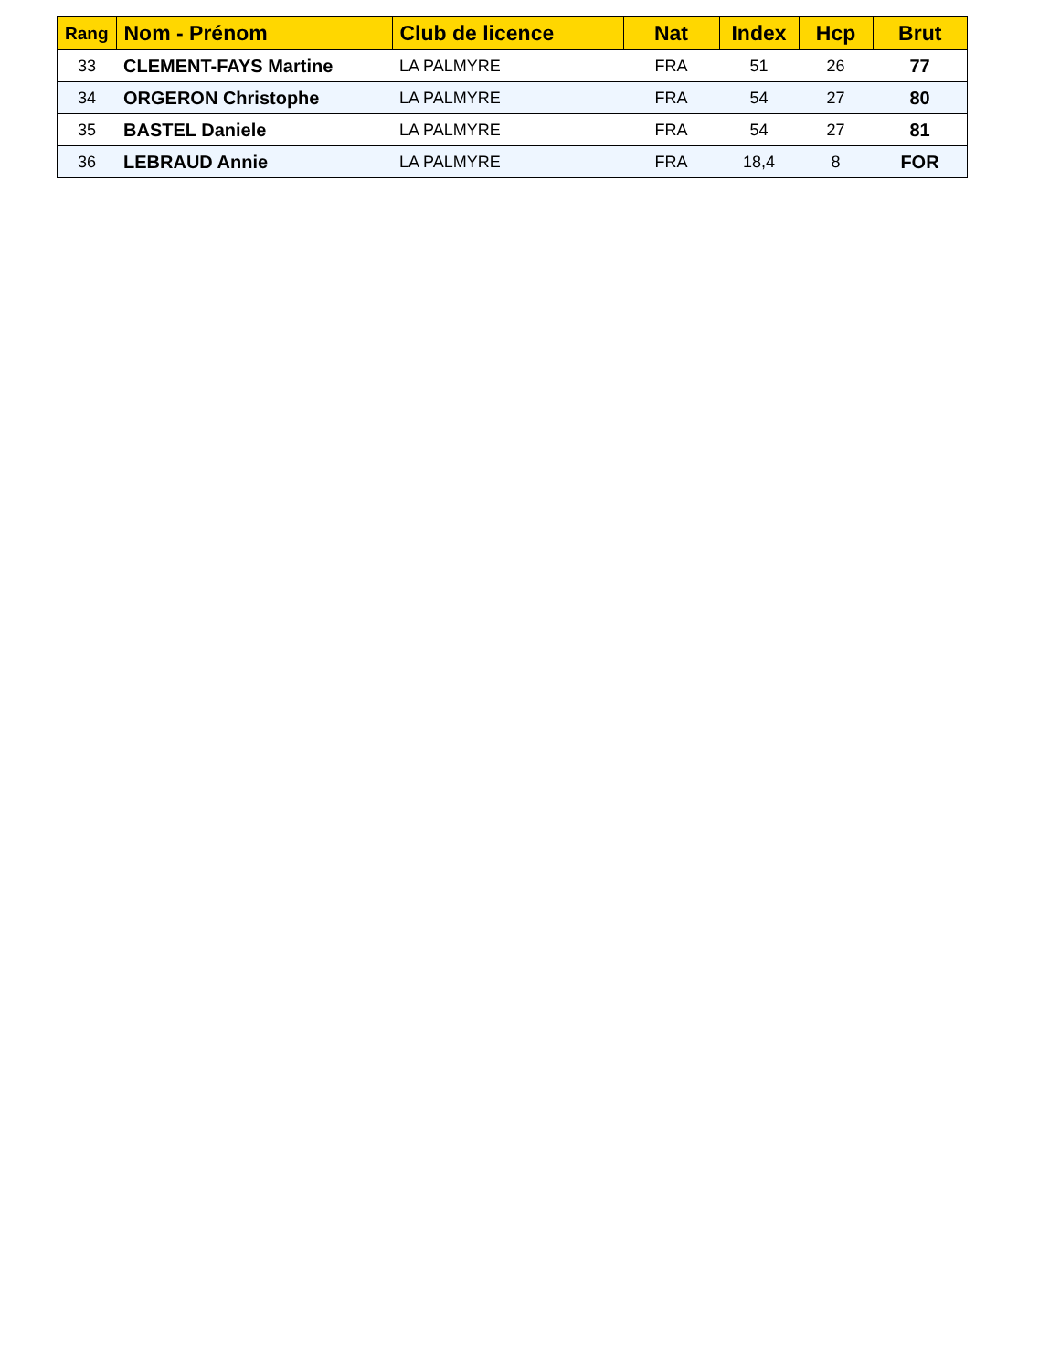| Rang | Nom - Prénom | Club de licence | Nat | Index | Hcp | Brut |
| --- | --- | --- | --- | --- | --- | --- |
| 33 | CLEMENT-FAYS Martine | LA PALMYRE | FRA | 51 | 26 | 77 |
| 34 | ORGERON Christophe | LA PALMYRE | FRA | 54 | 27 | 80 |
| 35 | BASTEL Daniele | LA PALMYRE | FRA | 54 | 27 | 81 |
| 36 | LEBRAUD Annie | LA PALMYRE | FRA | 18,4 | 8 | FOR |